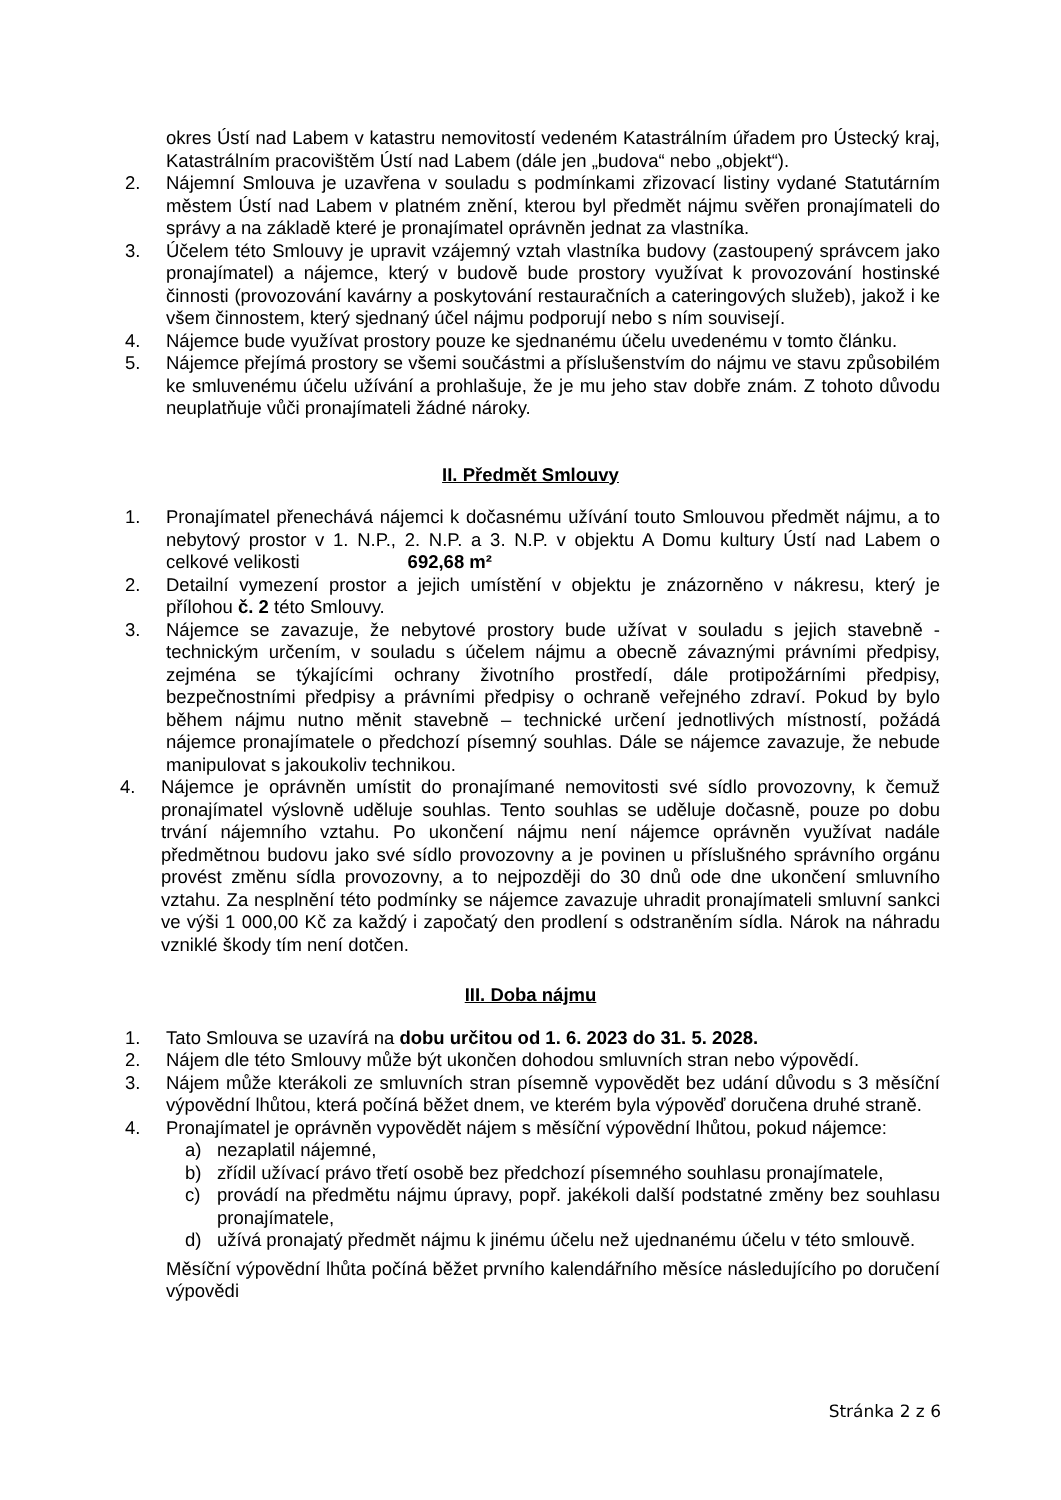okres Ústí nad Labem v katastru nemovitostí vedeném Katastrálním úřadem pro Ústecký kraj, Katastrálním pracovištěm Ústí nad Labem (dále jen „budova“ nebo „objekt“).
2. Nájemní Smlouva je uzavřena v souladu s podmínkami zřizovací listiny vydané Statutárním městem Ústí nad Labem v platném znění, kterou byl předmět nájmu svěřen pronajímateli do správy a na základě které je pronajímatel oprávněn jednat za vlastníka.
3. Účelem této Smlouvy je upravit vzájemný vztah vlastníka budovy (zastoupený správcem jako pronajímatel) a nájemce, který v budově bude prostory využívat k provozování hostinské činnosti (provozování kavárny a poskytování restauračních a cateringových služeb), jakož i ke všem činnostem, který sjednaný účel nájmu podporují nebo s ním souvisejí.
4. Nájemce bude využívat prostory pouze ke sjednanému účelu uvedenému v tomto článku.
5. Nájemce přejímá prostory se všemi součástmi a příslušenstvím do nájmu ve stavu způsobilém ke smluvenému účelu užívání a prohlašuje, že je mu jeho stav dobře znám. Z tohoto důvodu neuplatňuje vůči pronajímateli žádné nároky.
II. Předmět Smlouvy
1. Pronajímatel přenechává nájemci k dočasnému užívání touto Smlouvou předmět nájmu, a to nebytový prostor v 1. N.P., 2. N.P. a 3. N.P. v objektu A Domu kultury Ústí nad Labem o celkové velikosti 692,68 m²
2. Detailní vymezení prostor a jejich umístění v objektu je znázorněno v nákresu, který je přílohou č. 2 této Smlouvy.
3. Nájemce se zavazuje, že nebytové prostory bude užívat v souladu s jejich stavebně - technickým určením, v souladu s účelem nájmu a obecně závaznými právními předpisy, zejména se týkajícími ochrany životního prostředí, dále protipožárními předpisy, bezpečnostními předpisy a právními předpisy o ochraně veřejného zdraví. Pokud by bylo během nájmu nutno měnit stavebně – technické určení jednotlivých místností, požádá nájemce pronajímatele o předchozí písemný souhlas. Dále se nájemce zavazuje, že nebude manipulovat s jakoukoliv technikou.
4. Nájemce je oprávněn umístit do pronajímané nemovitosti své sídlo provozovny, k čemuž pronajímatel výslovně uděluje souhlas. Tento souhlas se uděluje dočasně, pouze po dobu trvání nájemního vztahu. Po ukončení nájmu není nájemce oprávněn využívat nadále předmětnou budovu jako své sídlo provozovny a je povinen u příslušného správního orgánu provést změnu sídla provozovny, a to nejpozději do 30 dnů ode dne ukončení smluvního vztahu. Za nesplnění této podmínky se nájemce zavazuje uhradit pronajímateli smluvní sankci ve výši 1 000,00 Kč za každý i započatý den prodlení s odstraněním sídla. Nárok na náhradu vzniklé škody tím není dotčen.
III. Doba nájmu
1. Tato Smlouva se uzavírá na dobu určitou od 1. 6. 2023 do 31. 5. 2028.
2. Nájem dle této Smlouvy může být ukončen dohodou smluvních stran nebo výpovědí.
3. Nájem může kterákoli ze smluvních stran písemně vypovědět bez udání důvodu s 3 měsíční výpovědní lhůtou, která počíná běžet dnem, ve kterém byla výpověď doručena druhé straně.
4. Pronajímatel je oprávněn vypovědět nájem s měsíční výpovědní lhůtou, pokud nájemce:
a) nezaplatil nájemné,
b) zřídil užívací právo třetí osobě bez předchozí písemného souhlasu pronajímatele,
c) provádí na předmětu nájmu úpravy, popř. jakékoli další podstatné změny bez souhlasu pronajímatele,
d) užívá pronajatý předmět nájmu k jinému účelu než ujednanému účelu v této smlouvě.
Měsíční výpovědní lhůta počíná běžet prvního kalendářního měsíce následujícího po doručení výpovědi
Stránka 2 z 6